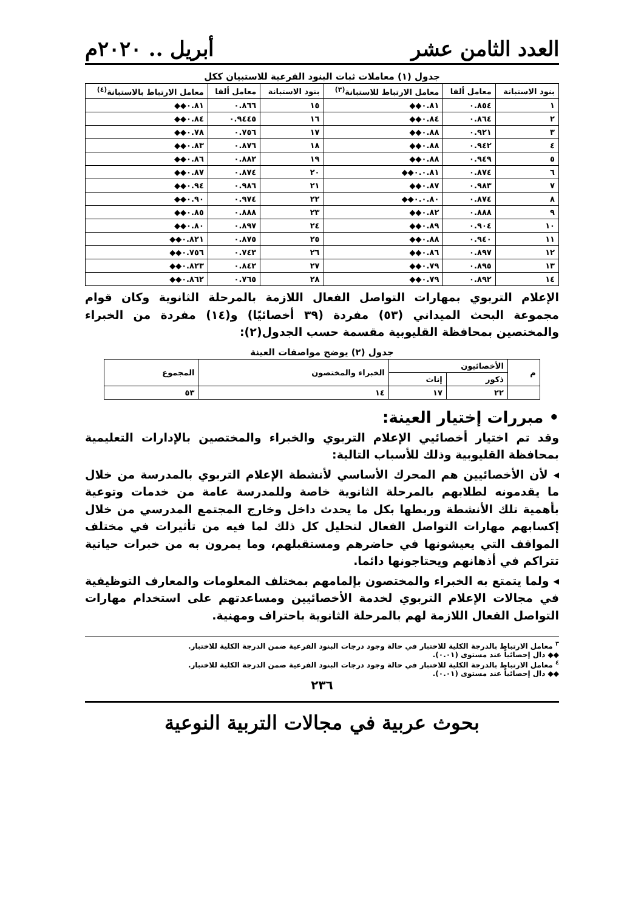العدد الثامن عشر أبريل .. ٢٠٢٠م
جدول (١) معاملات ثبات البنود الفرعية للاستبيان ككل
| بنود الاستبانة | معامل ألفا | معامل الارتباط للاستبانة<sup>(٣)</sup> | بنود الاستبانة | معامل ألفا | معامل الارتباط بالاستبانة<sup>(٤)</sup> |
| --- | --- | --- | --- | --- | --- |
| ١ | ٠.٨٥٤ | ٠.٨١◆◆ | ١٥ | ٠.٨٦٦ | ٠.٨١◆◆ |
| ٢ | ٠.٨٦٤ | ٠.٨٤◆◆ | ١٦ | ٠.٩٤٤٥ | ٠.٨٤◆◆ |
| ٣ | ٠.٩٢١ | ٠.٨٨◆◆ | ١٧ | ٠.٧٥٦ | ٠.٧٨◆◆ |
| ٤ | ٠.٩٤٢ | ٠.٨٨◆◆ | ١٨ | ٠.٨٧٦ | ٠.٨٣◆◆ |
| ٥ | ٠.٩٤٩ | ٠.٨٨◆◆ | ١٩ | ٠.٨٨٢ | ٠.٨٦◆◆ |
| ٦ | ٠.٨٧٤ | ٠.٠.٨١◆◆ | ٢٠ | ٠.٨٧٤ | ٠.٨٧◆◆ |
| ٧ | ٠.٩٨٣ | ٠.٨٧◆◆ | ٢١ | ٠.٩٨٦ | ٠.٩٤◆◆ |
| ٨ | ٠.٨٧٤ | ٠.٠.٨٠◆◆ | ٢٢ | ٠.٩٧٤ | ٠.٩٠◆◆ |
| ٩ | ٠.٨٨٨ | ٠.٨٢◆◆ | ٢٣ | ٠.٨٨٨ | ٠.٨٥◆◆ |
| ١٠ | ٠.٩٠٤ | ٠.٨٩◆◆ | ٢٤ | ٠.٨٩٧ | ٠.٨٠◆◆ |
| ١١ | ٠.٩٤٠ | ٠.٨٨◆◆ | ٢٥ | ٠.٨٧٥ | ٠.٨٢١◆◆ |
| ١٢ | ٠.٨٩٧ | ٠.٨٦◆◆ | ٢٦ | ٠.٧٤٣ | ٠.٧٥٦◆◆ |
| ١٣ | ٠.٨٩٥ | ٠.٧٩◆◆ | ٢٧ | ٠.٨٤٢ | ٠.٨٢٣◆◆ |
| ١٤ | ٠.٨٩٢ | ٠.٧٩◆◆ | ٢٨ | ٠.٧٦٥ | ٠.٨٦٢◆◆ |
الإعلام التربوي بمهارات التواصل الفعال اللازمة بالمرحلة الثانوية وكان قوام مجموعة البحث الميداني (٥٣) مفردة (٣٩ أخصائيًا) و(١٤) مفردة من الخبراء والمختصين بمحافظة القليوبية مقسمة حسب الجدول(٢):
جدول (٢) يوضح مواصفات العينة
| م | الأخصائيون | | الخبراء والمختصون | المجموع |
| --- | --- | --- | --- | --- |
| | ذكور | إناث | | |
| | ٢٢ | ١٧ | ١٤ | ٥٣ |
• مبررات إختيار العينة:
وقد تم اختيار أخصائيي الإعلام التربوي والخبراء والمختصين بالإدارات التعليمية بمحافظة القليوبية وذلك للأسباب التالية:
◂ لأن الأخصائيين هم المحرك الأساسي لأنشطة الإعلام التربوي بالمدرسة من خلال ما يقدمونه لطلابهم بالمرحلة الثانوية خاصة وللمدرسة عامة من خدمات وتوعية بأهمية تلك الأنشطة وربطها بكل ما يحدث داخل وخارج المجتمع المدرسي من خلال إكسابهم مهارات التواصل الفعال لتحليل كل ذلك لما فيه من تأثيرات في مختلف المواقف التي يعيشونها في حاضرهم ومستقبلهم، وما يمرون به من خبرات حياتية تتراكم في أذهانهم ويحتاجونها دائما.
◂ ولما يتمتع به الخبراء والمختصون بإلمامهم بمختلف المعلومات والمعارف التوظيفية في مجالات الإعلام التربوي لخدمة الأخصائيين ومساعدتهم على استخدام مهارات التواصل الفعال اللازمة لهم بالمرحلة الثانوية باحتراف ومهنية.
<sup>٣</sup> معامل الارتباط بالدرجة الكلية للاختبار في حالة وجود درجات البنود الفرعية ضمن الدرجة الكلية للاختبار.
◆◆ دال إحصائياً عند مستوى (٠.٠١).
<sup>٤</sup> معامل الارتباط بالدرجة الكلية للاختبار في حالة وجود درجات البنود الفرعية ضمن الدرجة الكلية للاختبار.
◆◆ دال إحصائياً عند مستوى (٠.٠١).
٢٣٦
بحوث عربية في مجالات التربية النوعية